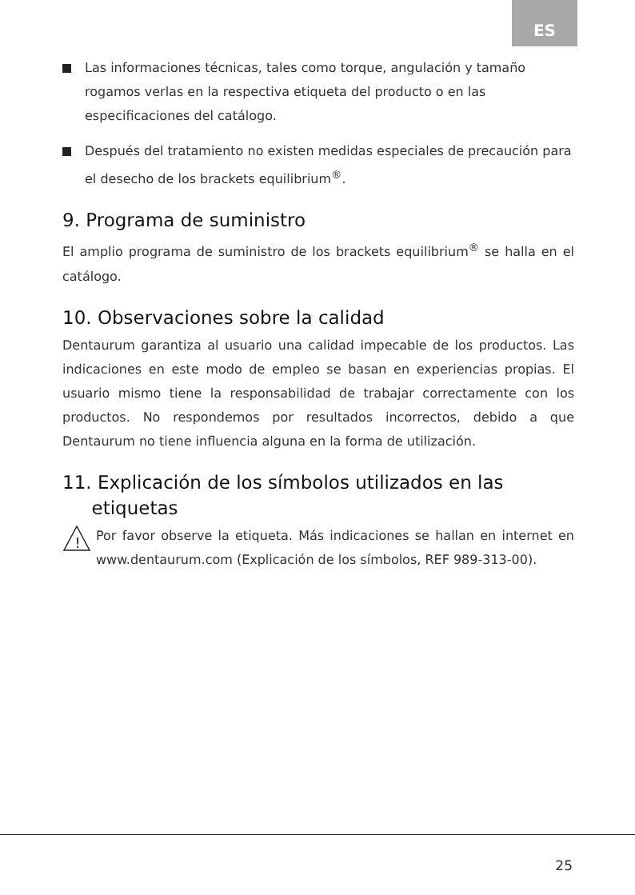ES
Las informaciones técnicas, tales como torque, angulación y tamaño rogamos verlas en la respectiva etiqueta del producto o en las especificaciones del catálogo.
Después del tratamiento no existen medidas especiales de precaución para el desecho de los brackets equilibrium<sup>®</sup>.
9. Programa de suministro
El amplio programa de suministro de los brackets equilibrium<sup>®</sup> se halla en el catálogo.
10. Observaciones sobre la calidad
Dentaurum garantiza al usuario una calidad impecable de los productos. Las indicaciones en este modo de empleo se basan en experiencias propias. El usuario mismo tiene la responsabilidad de trabajar correctamente con los productos. No respondemos por resultados incorrectos, debido a que Dentaurum no tiene influencia alguna en la forma de utilización.
11. Explicación de los símbolos utilizados en las
etiquetas
!
Por favor observe la etiqueta. Más indicaciones se hallan en internet en www.dentaurum.com (Explicación de los símbolos, REF 989-313-00).
25